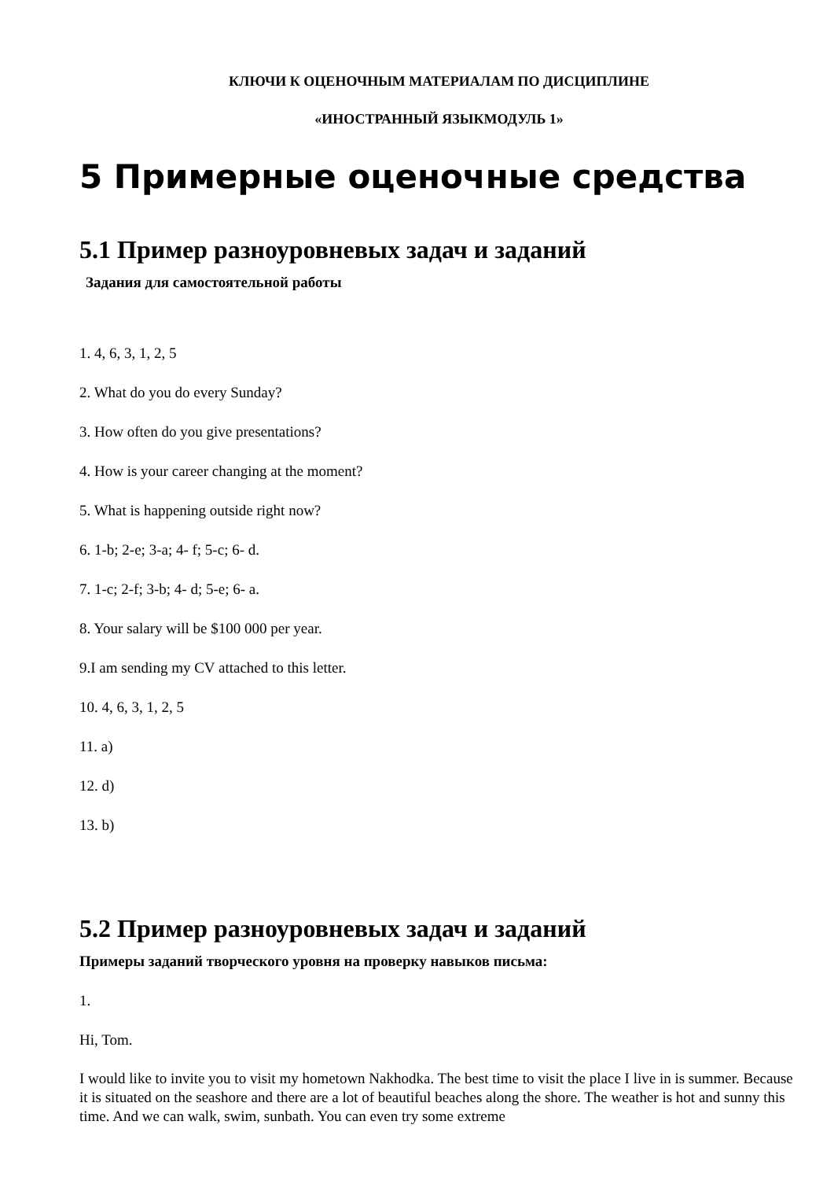КЛЮЧИ К ОЦЕНОЧНЫМ МАТЕРИАЛАМ ПО ДИСЦИПЛИНЕ
«ИНОСТРАННЫЙ ЯЗЫКМОДУЛЬ 1»
5 Примерные оценочные средства
5.1 Пример разноуровневых задач и заданий
Задания для самостоятельной работы
1. 4, 6, 3, 1, 2, 5
2. What do you do every Sunday?
3. How often do you give presentations?
4. How is your career changing at the moment?
5. What is happening outside right now?
6. 1-b; 2-e; 3-a; 4- f; 5-c; 6- d.
7. 1-c; 2-f; 3-b; 4- d; 5-e; 6- a.
8. Your salary will be $100 000 per year.
9.I am sending my CV attached to this letter.
10. 4, 6, 3, 1, 2, 5
11. a)
12. d)
13. b)
5.2 Пример разноуровневых задач и заданий
Примеры заданий творческого уровня на проверку навыков письма:
1.
Hi, Tom.
I would like to invite you to visit my hometown Nakhodka. The best time to visit the place I live in is summer. Because it is situated on the seashore and there are a lot of beautiful beaches along the shore. The weather is hot and sunny this time. And we can walk, swim, sunbath. You can even try some extreme